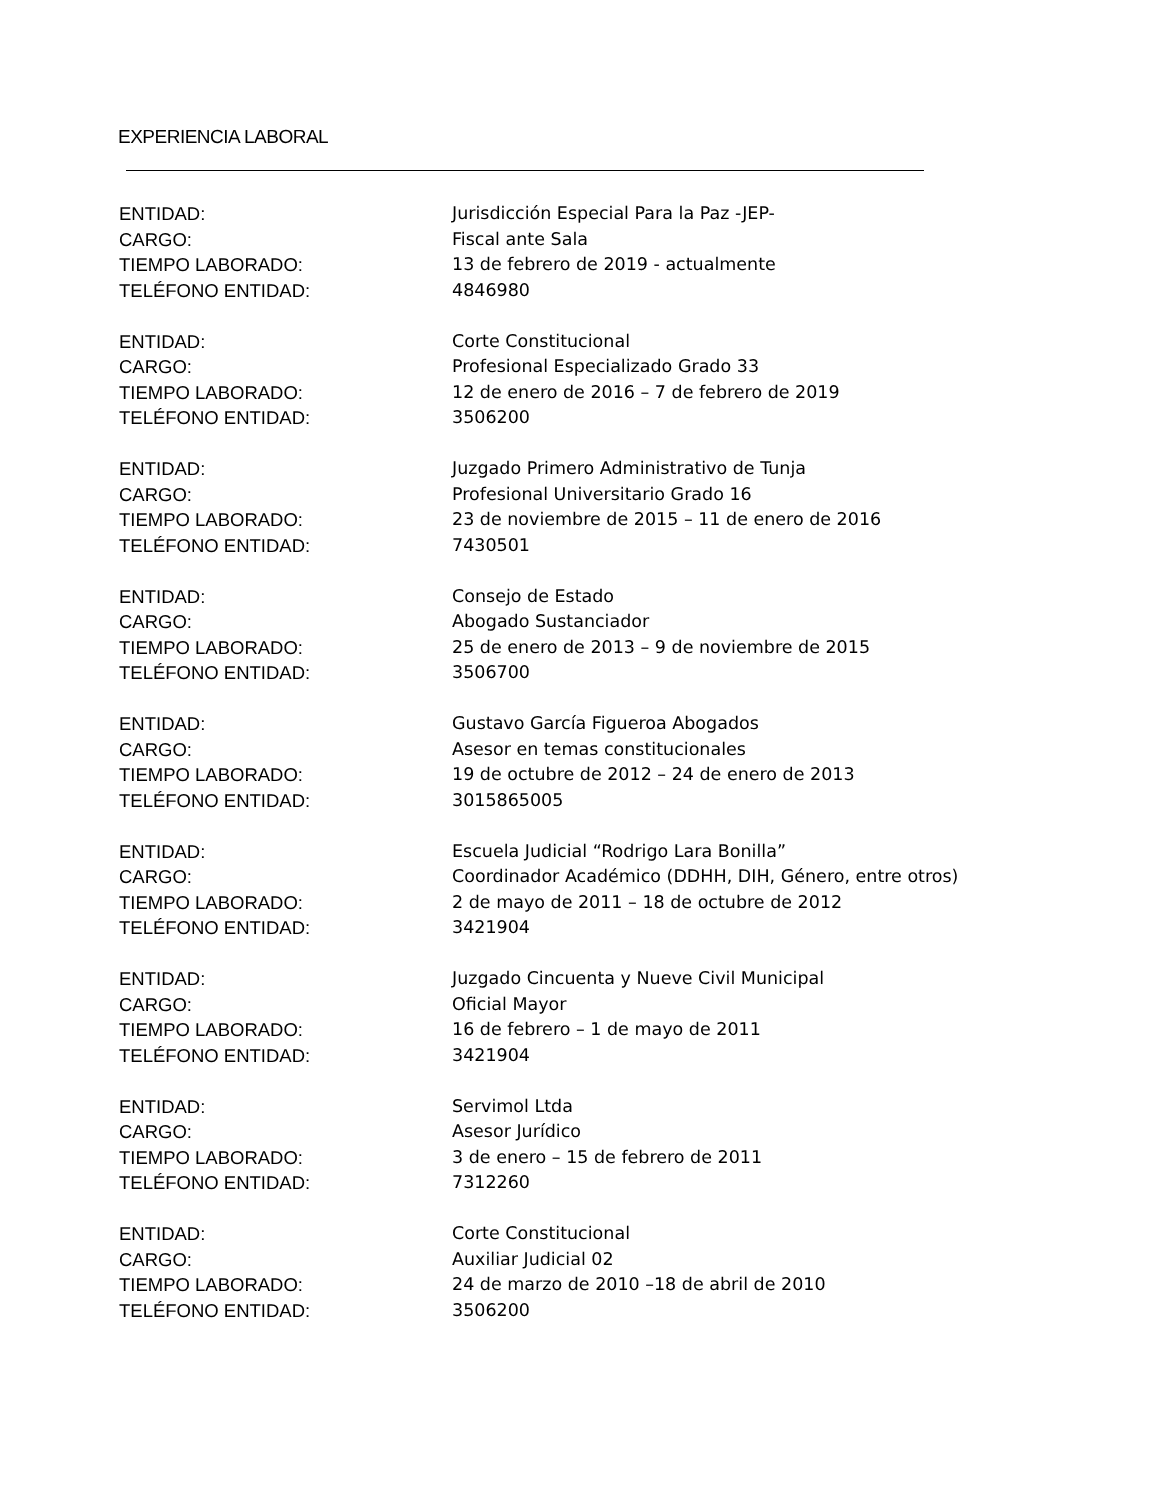EXPERIENCIA LABORAL
ENTIDAD: Jurisdicción Especial Para la Paz -JEP-
CARGO: Fiscal ante Sala
TIEMPO LABORADO: 13 de febrero de 2019 - actualmente
TELÉFONO ENTIDAD: 4846980
ENTIDAD: Corte Constitucional
CARGO: Profesional Especializado Grado 33
TIEMPO LABORADO: 12 de enero de 2016 – 7 de febrero de 2019
TELÉFONO ENTIDAD: 3506200
ENTIDAD: Juzgado Primero Administrativo de Tunja
CARGO: Profesional Universitario Grado 16
TIEMPO LABORADO: 23 de noviembre de 2015 – 11 de enero de 2016
TELÉFONO ENTIDAD: 7430501
ENTIDAD: Consejo de Estado
CARGO: Abogado Sustanciador
TIEMPO LABORADO: 25 de enero de 2013 – 9 de noviembre de 2015
TELÉFONO ENTIDAD: 3506700
ENTIDAD: Gustavo García Figueroa Abogados
CARGO: Asesor en temas constitucionales
TIEMPO LABORADO: 19 de octubre de 2012 – 24 de enero de 2013
TELÉFONO ENTIDAD: 3015865005
ENTIDAD: Escuela Judicial “Rodrigo Lara Bonilla”
CARGO: Coordinador Académico (DDHH, DIH, Género, entre otros)
TIEMPO LABORADO: 2 de mayo de 2011 – 18 de octubre de 2012
TELÉFONO ENTIDAD: 3421904
ENTIDAD: Juzgado Cincuenta y Nueve Civil Municipal
CARGO: Oficial Mayor
TIEMPO LABORADO: 16 de febrero – 1 de mayo de 2011
TELÉFONO ENTIDAD: 3421904
ENTIDAD: Servimol Ltda
CARGO: Asesor Jurídico
TIEMPO LABORADO: 3 de enero – 15 de febrero de 2011
TELÉFONO ENTIDAD: 7312260
ENTIDAD: Corte Constitucional
CARGO: Auxiliar Judicial 02
TIEMPO LABORADO: 24 de marzo de 2010 –18 de abril de 2010
TELÉFONO ENTIDAD: 3506200